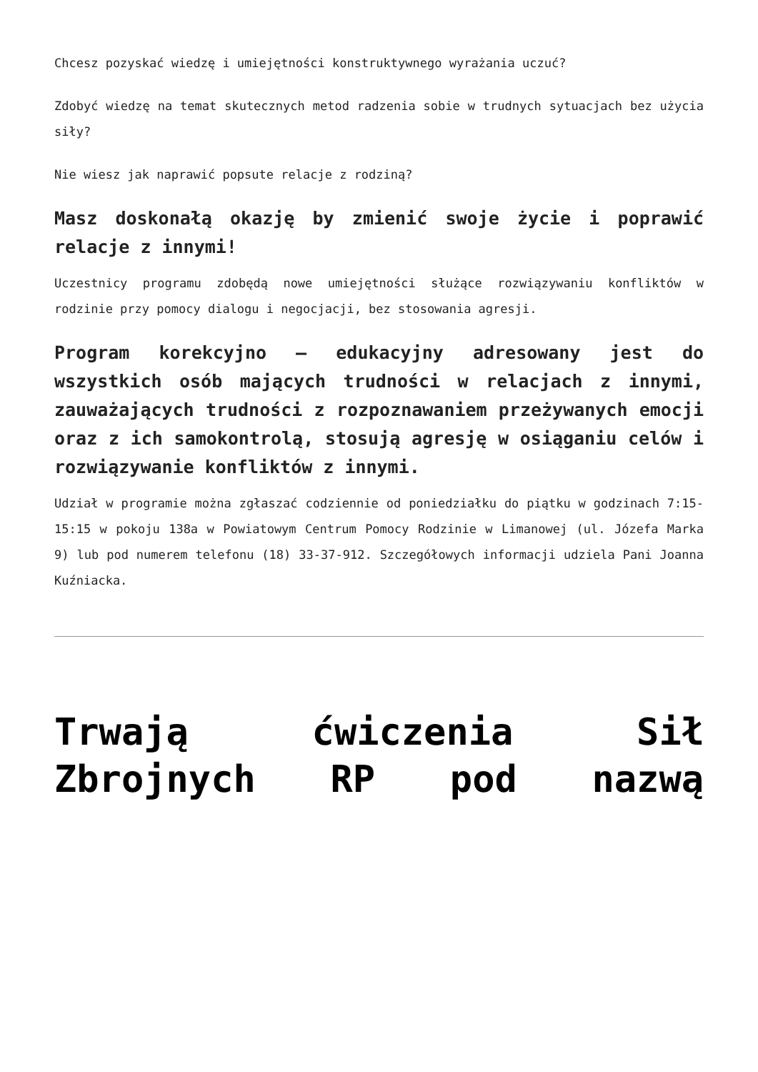Chcesz pozyskać wiedzę i umiejętności konstruktywnego wyrażania uczuć?
Zdobyć wiedzę na temat skutecznych metod radzenia sobie w trudnych sytuacjach bez użycia siły?
Nie wiesz jak naprawić popsute relacje z rodziną?
Masz doskonałą okazję by zmienić swoje życie i poprawić relacje z innymi!
Uczestnicy programu zdobędą nowe umiejętności służące rozwiązywaniu konfliktów w rodzinie przy pomocy dialogu i negocjacji, bez stosowania agresji.
Program korekcyjno – edukacyjny adresowany jest do wszystkich osób mających trudności w relacjach z innymi, zauważających trudności z rozpoznawaniem przeżywanych emocji oraz z ich samokontrolą, stosują agresję w osiąganiu celów i rozwiązywanie konfliktów z innymi.
Udział w programie można zgłaszać codziennie od poniedziałku do piątku w godzinach 7:15-15:15 w pokoju 138a w Powiatowym Centrum Pomocy Rodzinie w Limanowej (ul. Józefa Marka 9) lub pod numerem telefonu (18) 33-37-912. Szczegółowych informacji udziela Pani Joanna Kuźniacka.
Trwają ćwiczenia Sił Zbrojnych RP pod nazwą